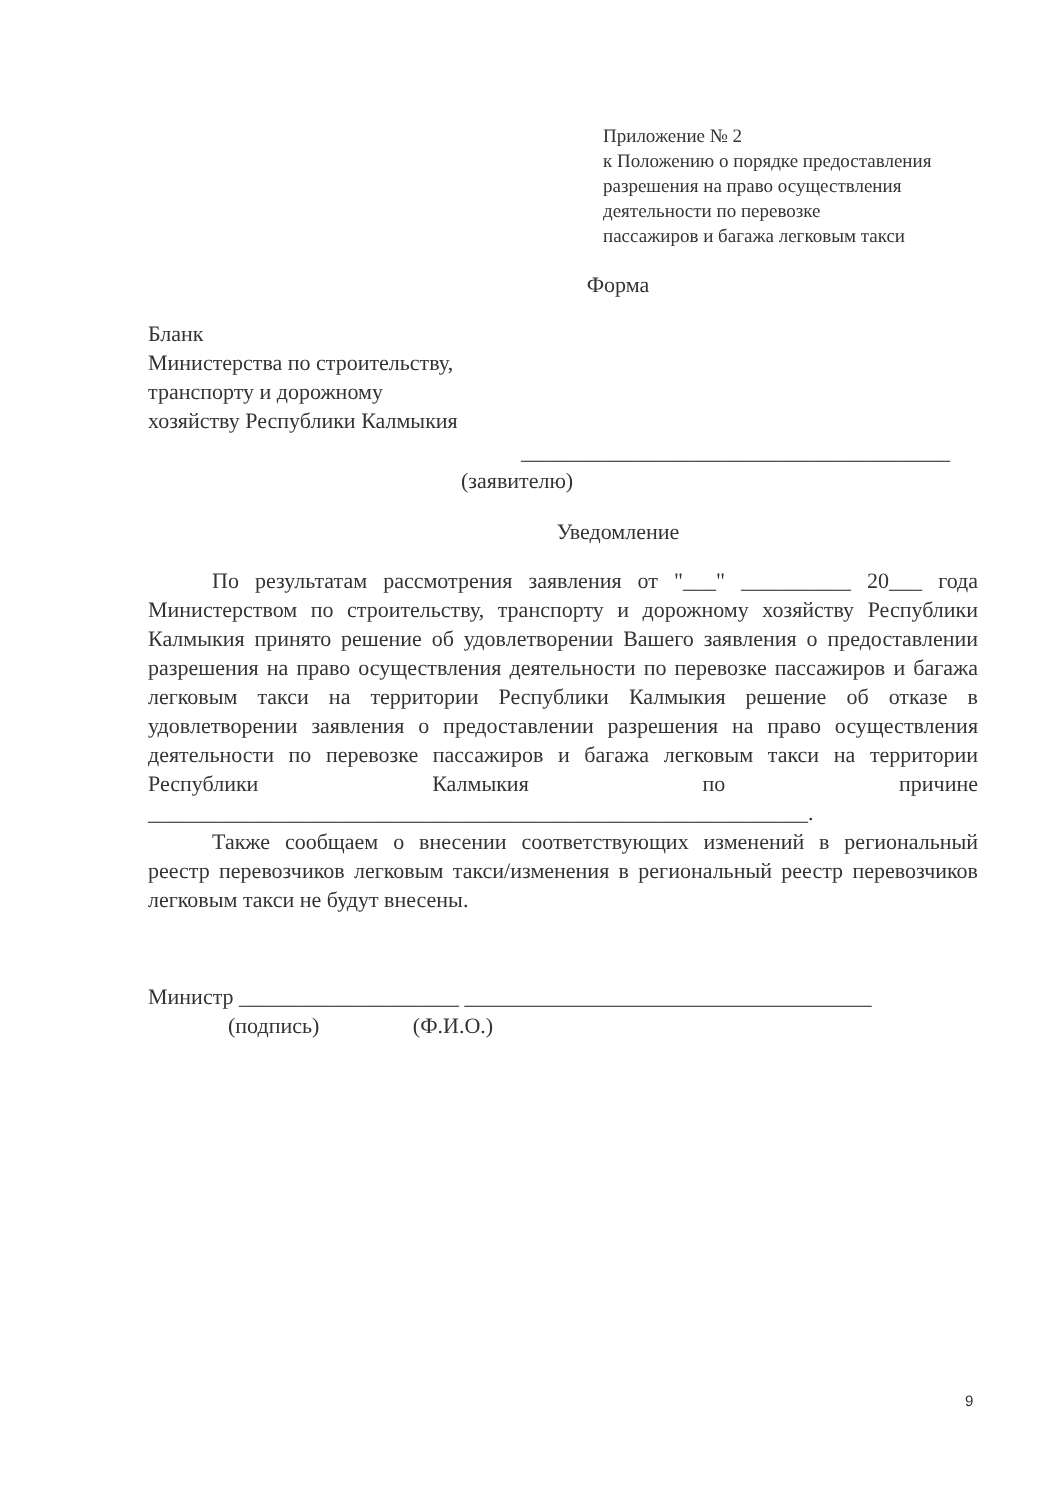Приложение № 2
к Положению о порядке предоставления
разрешения на право осуществления
деятельности по перевозке
пассажиров и багажа легковым такси
Форма
Бланк
Министерства по строительству,
транспорту и дорожному
хозяйству Республики Калмыкия
_______________________________________
(заявителю)
Уведомление
По результатам рассмотрения заявления от "___" __________ 20___ года Министерством по строительству, транспорту и дорожному хозяйству Республики Калмыкия принято решение об удовлетворении Вашего заявления о предоставлении разрешения на право осуществления деятельности по перевозке пассажиров и багажа легковым такси на территории Республики Калмыкия решение об отказе в удовлетворении заявления о предоставлении разрешения на право осуществления деятельности по перевозке пассажиров и багажа легковым такси на территории Республики Калмыкия по причине ____________________________________________________________.
Также сообщаем о внесении соответствующих изменений в региональный реестр перевозчиков легковым такси/изменения в региональный реестр перевозчиков легковым такси не будут внесены.
Министр ____________________ _____________________________________
(подпись) (Ф.И.О.)
9